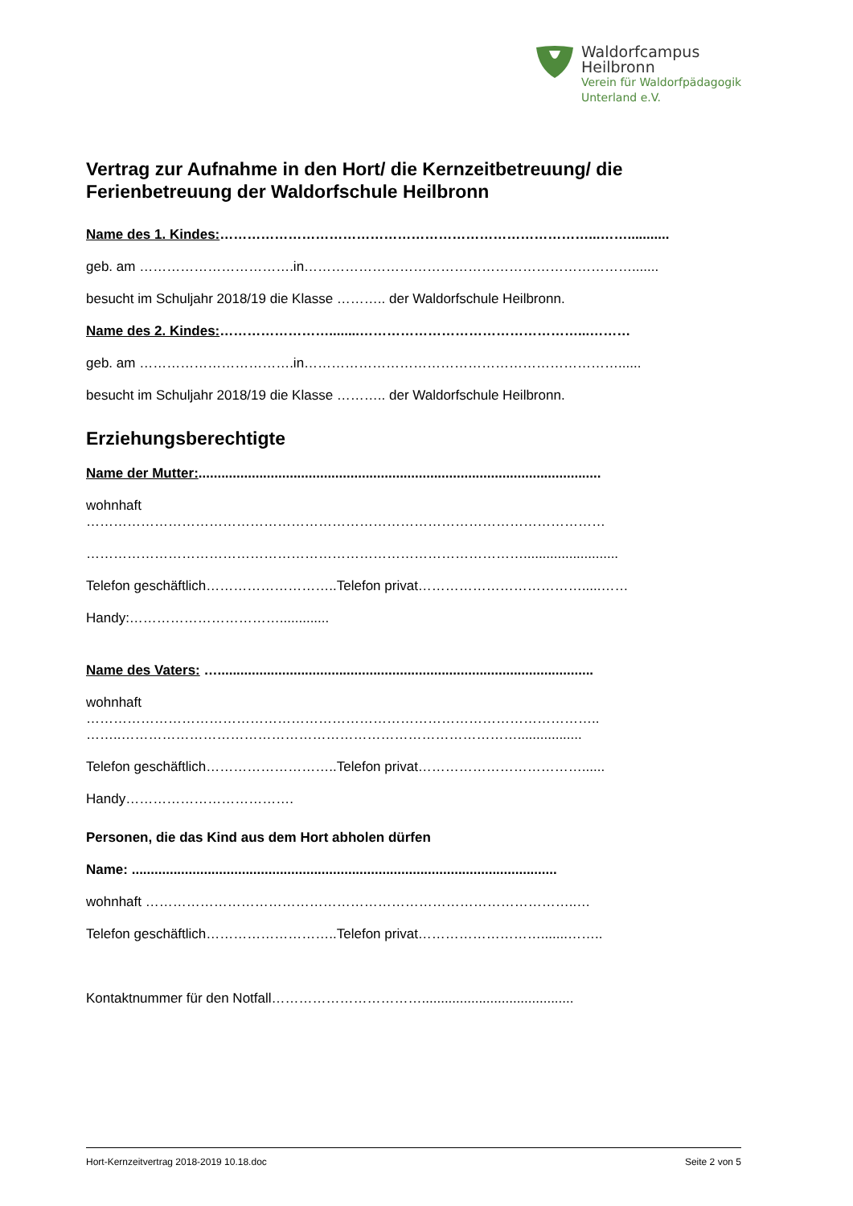Waldorfcampus
Heilbronn
Verein für Waldorfpädagogik
Unterland e.V.
Vertrag zur Aufnahme in den Hort/ die Kernzeitbetreuung/ die Ferienbetreuung der Waldorfschule Heilbronn
Name des 1. Kindes:………………………………………………………………………...……...........
geb. am …………………………….in……………………………………………………………….......
besucht im Schuljahr 2018/19 die Klasse ……….. der Waldorfschule Heilbronn.
Name des 2. Kindes:……………………........…………………………………………...………
geb. am …………………………….in……………………………………………………………......
besucht im Schuljahr 2018/19 die Klasse ……….. der Waldorfschule Heilbronn.
Erziehungsberechtigte
Name der Mutter:..........................................................................................................
wohnhaft
……………………………………………………………………………………………………
…………………………………………………………………………………….........................
Telefon geschäftlich………………………..Telefon privat……………………………….....……
Handy:…………………………….............
Name des Vaters: …...................................................................................................
wohnhaft
…………………………………………………………………………………………………..
……..…………………………………………………………………………….................
Telefon geschäftlich………………………..Telefon privat………………………………......
Handy……………………………….
Personen, die das Kind aus dem Hort abholen dürfen
Name: ................................................................................................................
wohnhaft …………………………………………………………………………………..…
Telefon geschäftlich………………………..Telefon privat……………………….......……..
Kontaktnummer für den Notfall……………………………........................................
Hort-Kernzeitvertrag 2018-2019 10.18.doc Seite 2 von 5